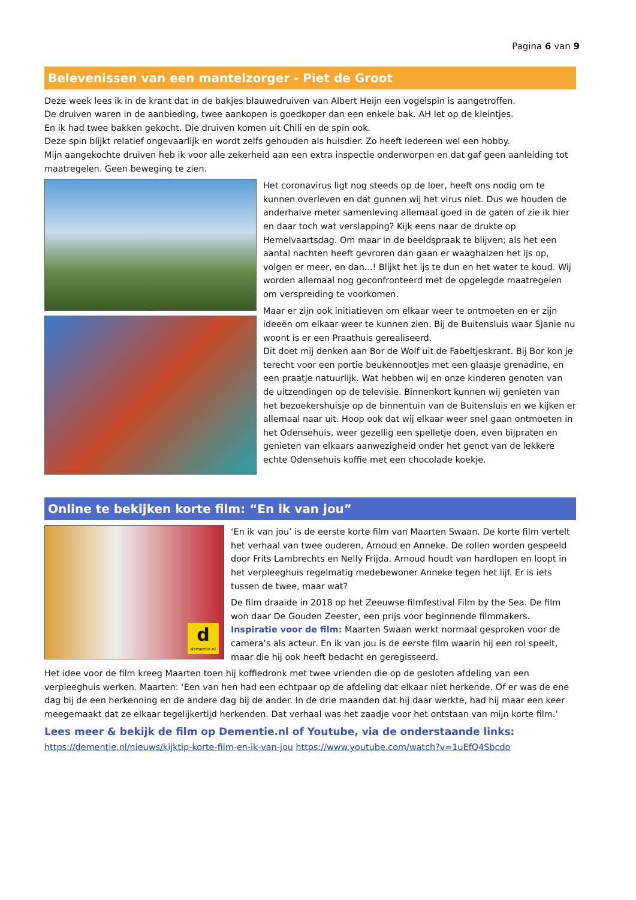Pagina 6 van 9
Belevenissen van een mantelzorger - Piet de Groot
Deze week lees ik in de krant dat in de bakjes blauwedruiven van Albert Heijn een vogelspin is aangetroffen.
De druiven waren in de aanbieding, twee aankopen is goedkoper dan een enkele bak. AH let op de kleintjes.
En ik had twee bakken gekocht. Die druiven komen uit Chili en de spin ook.
Deze spin blijkt relatief ongevaarlijk en wordt zelfs gehouden als huisdier. Zo heeft iedereen wel een hobby.
Mijn aangekochte druiven heb ik voor alle zekerheid aan een extra inspectie onderworpen en dat gaf geen aanleiding tot maatregelen. Geen beweging te zien.
Het coronavirus ligt nog steeds op de loer, heeft ons nodig om te kunnen overleven en dat gunnen wij het virus niet. Dus we houden de anderhalve meter samenleving allemaal goed in de gaten of zie ik hier en daar toch wat verslapping? Kijk eens naar de drukte op Hemelvaartsdag. Om maar in de beeldspraak te blijven; als het een aantal nachten heeft gevroren dan gaan er waaghalzen het ijs op, volgen er meer, en dan...! Blijkt het ijs te dun en het water te koud. Wij worden allemaal nog geconfronteerd met de opgelegde maatregelen om verspreiding te voorkomen.
Maar er zijn ook initiatieven om elkaar weer te ontmoeten en er zijn ideeën om elkaar weer te kunnen zien. Bij de Buitensluis waar Sjanie nu woont is er een Praathuis gerealiseerd.
Dit doet mij denken aan Bor de Wolf uit de Fabeltjeskrant. Bij Bor kon je terecht voor een portie beukennootjes met een glaasje grenadine, en een praatje natuurlijk. Wat hebben wij en onze kinderen genoten van de uitzendingen op de televisie. Binnenkort kunnen wij genieten van het bezoekershuisje op de binnentuin van de Buitensluis en we kijken er allemaal naar uit. Hoop ook dat wij elkaar weer snel gaan ontmoeten in het Odensehuis, weer gezellig een spelletje doen, even bijpraten en genieten van elkaars aanwezigheid onder het genot van de lekkere echte Odensehuis koffie met een chocolade koekje.
Online te bekijken korte film: “En ik van jou”
d
dementie.nl
‘En ik van jou’ is de eerste korte film van Maarten Swaan. De korte film vertelt het verhaal van twee ouderen, Arnoud en Anneke. De rollen worden gespeeld door Frits Lambrechts en Nelly Frijda. Arnoud houdt van hardlopen en loopt in het verpleeghuis regelmatig medebewoner Anneke tegen het lijf. Er is iets tussen de twee, maar wat?
De film draaide in 2018 op het Zeeuwse filmfestival Film by the Sea. De film won daar De Gouden Zeester, een prijs voor beginnende filmmakers. Inspiratie voor de film: Maarten Swaan werkt normaal gesproken voor de camera’s als acteur. En ik van jou is de eerste film waarin hij een rol speelt, maar die hij ook heeft bedacht en geregisseerd.
Het idee voor de film kreeg Maarten toen hij koffiedronk met twee vrienden die op de gesloten afdeling van een verpleeghuis werken. Maarten: ‘Een van hen had een echtpaar op de afdeling dat elkaar niet herkende. Of er was de ene dag bij de een herkenning en de andere dag bij de ander. In de drie maanden dat hij daar werkte, had hij maar een keer meegemaakt dat ze elkaar tegelijkertijd herkenden. Dat verhaal was het zaadje voor het ontstaan van mijn korte film.’
Lees meer & bekijk de film op Dementie.nl of Youtube, via de onderstaande links:
https://dementie.nl/nieuws/kijktip-korte-film-en-ik-van-jou https://www.youtube.com/watch?v=1uEfQ4Sbcdo